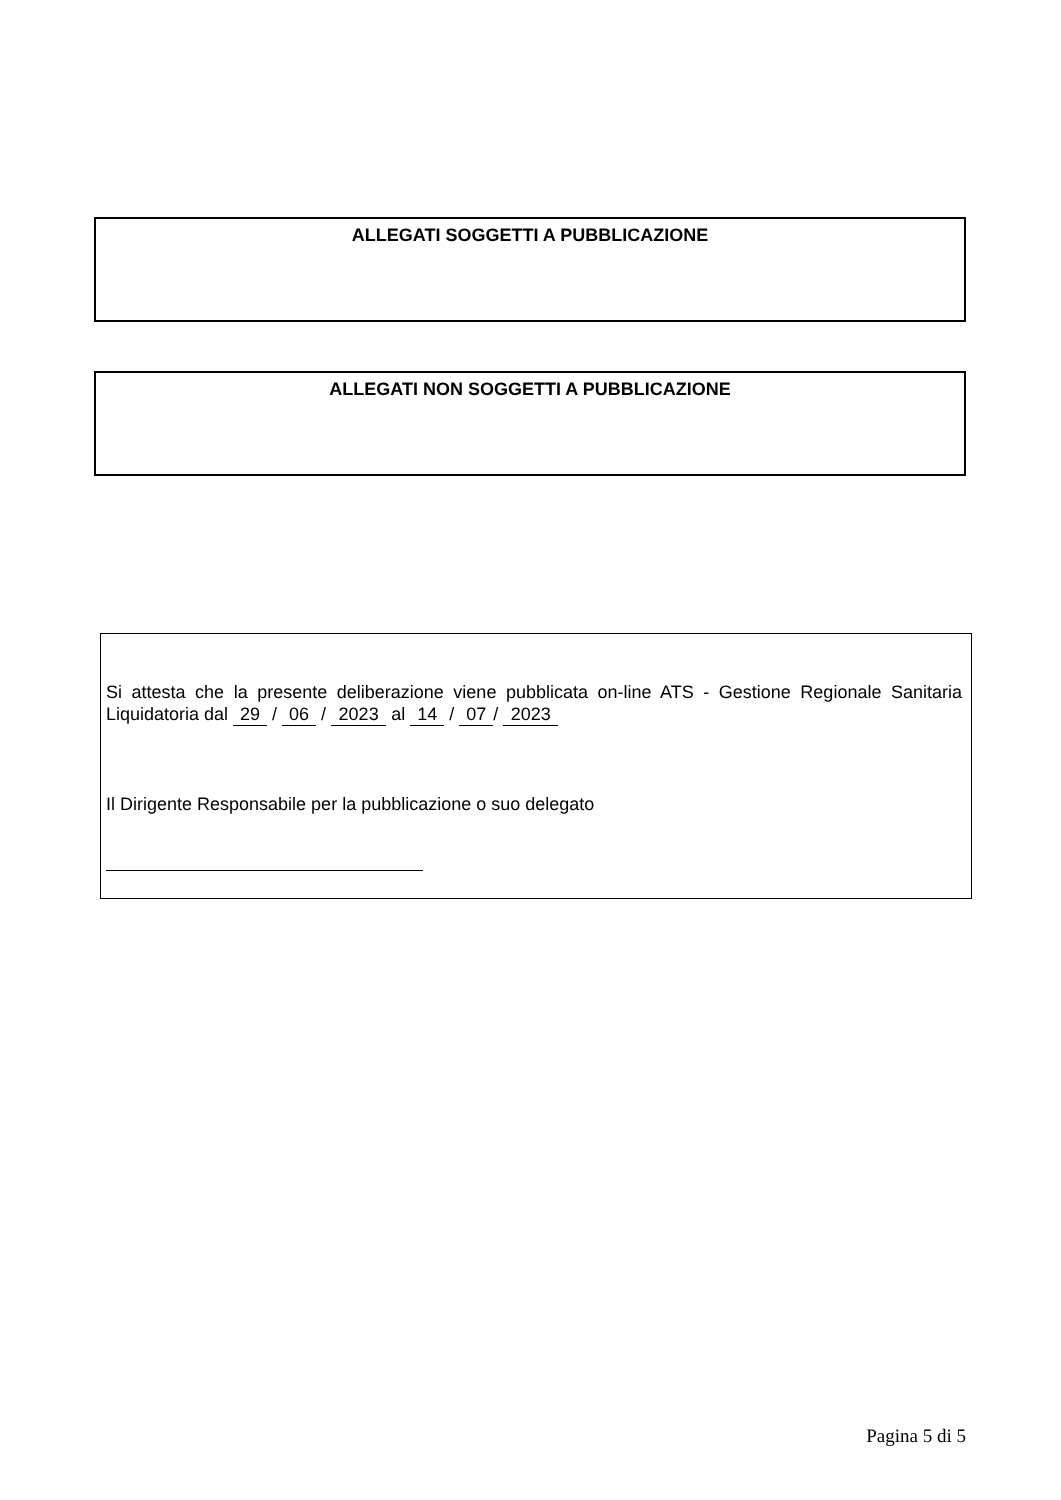ALLEGATI SOGGETTI A PUBBLICAZIONE
ALLEGATI NON SOGGETTI A PUBBLICAZIONE
Si attesta che la presente deliberazione viene pubblicata on-line ATS - Gestione Regionale Sanitaria Liquidatoria dal 29 / 06 / 2023 al 14 / 07 / 2023
Il Dirigente Responsabile per la pubblicazione o suo delegato
Pagina 5 di 5